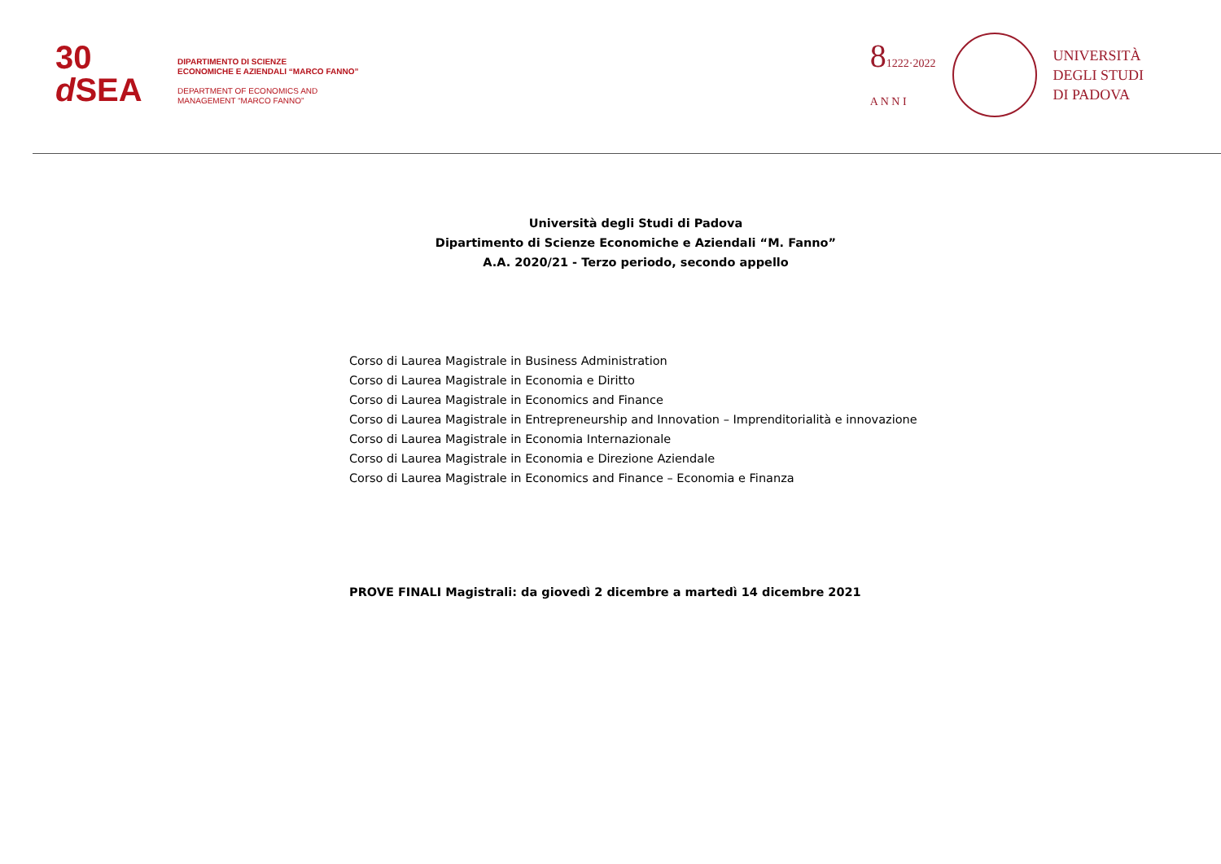30
d SEA
DIPARTIMENTO DI SCIENZE
ECONOMICHE E AZIENDALI “MARCO FANNO”
DEPARTMENT OF ECONOMICS AND
MANAGEMENT “MARCO FANNO”
81222·2022
A N N I
UNIVERSITÀ
DEGLI STUDI
DI PADOVA
Università degli Studi di Padova
Dipartimento di Scienze Economiche e Aziendali “M. Fanno”
A.A. 2020/21 - Terzo periodo, secondo appello
Corso di Laurea Magistrale in Business Administration
Corso di Laurea Magistrale in Economia e Diritto
Corso di Laurea Magistrale in Economics and Finance
Corso di Laurea Magistrale in Entrepreneurship and Innovation – Imprenditorialità e innovazione
Corso di Laurea Magistrale in Economia Internazionale
Corso di Laurea Magistrale in Economia e Direzione Aziendale
Corso di Laurea Magistrale in Economics and Finance – Economia e Finanza
PROVE FINALI Magistrali: da giovedì 2 dicembre a martedì 14 dicembre 2021